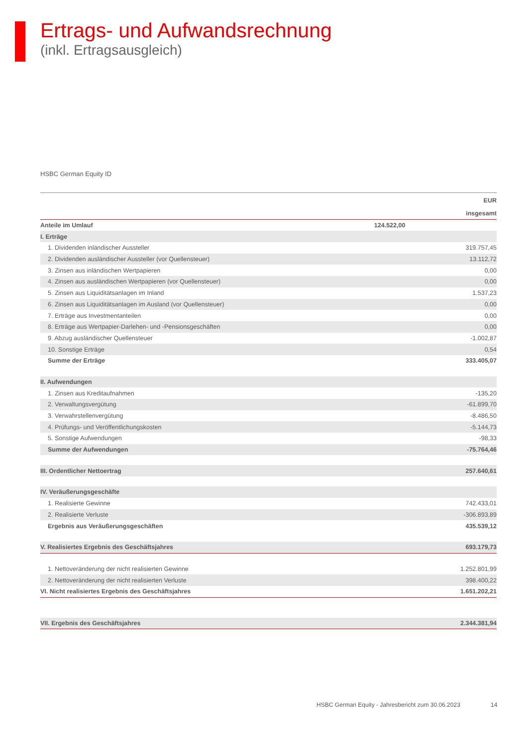Ertrags- und Aufwandsrechnung
(inkl. Ertragsausgleich)
HSBC German Equity ID
| | | EUR |
| --- | --- | --- |
| | | insgesamt |
| Anteile im Umlauf | 124.522,00 | |
| I. Erträge | | |
| 1. Dividenden inländischer Aussteller | | 319.757,45 |
| 2. Dividenden ausländischer Aussteller (vor Quellensteuer) | | 13.112,72 |
| 3. Zinsen aus inländischen Wertpapieren | | 0,00 |
| 4. Zinsen aus ausländischen Wertpapieren (vor Quellensteuer) | | 0,00 |
| 5. Zinsen aus Liquiditätsanlagen im Inland | | 1.537,23 |
| 6. Zinsen aus Liquiditätsanlagen im Ausland (vor Quellensteuer) | | 0,00 |
| 7. Erträge aus Investmentanteilen | | 0,00 |
| 8. Erträge aus Wertpapier-Darlehen- und -Pensionsgeschäften | | 0,00 |
| 9. Abzug ausländischer Quellensteuer | | -1.002,87 |
| 10. Sonstige Erträge | | 0,54 |
| Summe der Erträge | | 333.405,07 |
| II. Aufwendungen | | |
| 1. Zinsen aus Kreditaufnahmen | | -135,20 |
| 2. Verwaltungsvergütung | | -61.899,70 |
| 3. Verwahrstellenvergütung | | -8.486,50 |
| 4. Prüfungs- und Veröffentlichungskosten | | -5.144,73 |
| 5. Sonstige Aufwendungen | | -98,33 |
| Summe der Aufwendungen | | -75.764,46 |
| III. Ordentlicher Nettoertrag | | 257.640,61 |
| IV. Veräußerungsgeschäfte | | |
| 1. Realisierte Gewinne | | 742.433,01 |
| 2. Realisierte Verluste | | -306.893,89 |
| Ergebnis aus Veräußerungsgeschäften | | 435.539,12 |
| V. Realisiertes Ergebnis des Geschäftsjahres | | 693.179,73 |
| 1. Nettoveränderung der nicht realisierten Gewinne | | 1.252.801,99 |
| 2. Nettoveränderung der nicht realisierten Verluste | | 398.400,22 |
| VI. Nicht realisiertes Ergebnis des Geschäftsjahres | | 1.651.202,21 |
| VII. Ergebnis des Geschäftsjahres | | 2.344.381,94 |
HSBC German Equity - Jahresbericht zum 30.06.2023
14